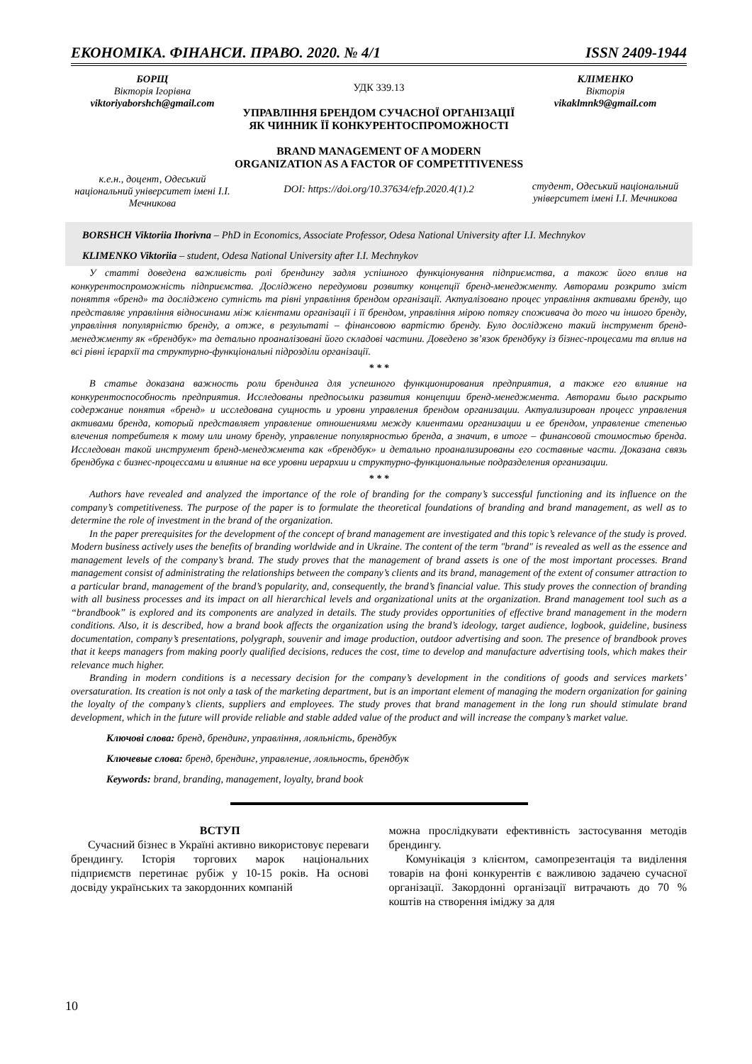ЕКОНОМІКА. ФІНАНСИ. ПРАВО. 2020. № 4/1 ISSN 2409-1944
БОРЩ
Вікторія Ігорівна
viktoriyaborshch@gmail.com
к.е.н., доцент, Одеський національний університет імені І.І. Мечникова
УДК 339.13
УПРАВЛІННЯ БРЕНДОМ СУЧАСНОЇ ОРГАНІЗАЦІЇ ЯК ЧИННИК ЇЇ КОНКУРЕНТОСПРОМОЖНОСТІ
BRAND MANAGEMENT OF A MODERN ORGANIZATION AS A FACTOR OF COMPETITIVENESS
DOI: https://doi.org/10.37634/efp.2020.4(1).2
КЛІМЕНКО
Вікторія
vikaklmnk9@gmail.com
студент, Одеський національний університет імені І.І. Мечникова
BORSHCH Viktoriia Ihorivna – PhD in Economics, Associate Professor, Odesa National University after I.I. Mechnykov
KLIMENKO Viktoriia – student, Odesa National University after I.I. Mechnykov
У статті доведена важливість ролі брендингу задля успішного функціонування підприємства, а також його вплив на конкурентоспроможність підприємства. Досліджено передумови розвитку концепції бренд-менеджменту. Авторами розкрито зміст поняття «бренд» та досліджено сутність та рівні управління брендом організації. Актуалізовано процес управління активами бренду, що представляє управління відносинами між клієнтами організації і її брендом, управління мірою потягу споживача до того чи іншого бренду, управління популярністю бренду, а отже, в результаті – фінансовою вартістю бренду. Було досліджено такий інструмент бренд-менеджменту як «брендбук» та детально проаналізовані його складові частини. Доведено зв’язок брендбуку із бізнес-процесами та вплив на всі рівні ієрархії та структурно-функціональні підрозділи організації.
* * *
В статье доказана важность роли брендинга для успешного функционирования предприятия, а также его влияние на конкурентоспособность предприятия. Исследованы предпосылки развития концепции бренд-менеджмента. Авторами было раскрыто содержание понятия «бренд» и исследована сущность и уровни управления брендом организации. Актуализирован процесс управления активами бренда, который представляет управление отношениями между клиентами организации и ее брендом, управление степенью влечения потребителя к тому или иному бренду, управление популярностью бренда, а значит, в итоге – финансовой стоимостью бренда. Исследован такой инструмент бренд-менеджмента как «брендбук» и детально проанализированы его составные части. Доказана связь брендбука с бизнес-процессами и влияние на все уровни иерархии и структурно-функциональные подразделения организации.
* * *
Authors have revealed and analyzed the importance of the role of branding for the company’s successful functioning and its influence on the company’s competitiveness. The purpose of the paper is to formulate the theoretical foundations of branding and brand management, as well as to determine the role of investment in the brand of the organization.
In the paper prerequisites for the development of the concept of brand management are investigated and this topic’s relevance of the study is proved. Modern business actively uses the benefits of branding worldwide and in Ukraine. The content of the term "brand" is revealed as well as the essence and management levels of the company’s brand. The study proves that the management of brand assets is one of the most important processes. Brand management consist of administrating the relationships between the company’s clients and its brand, management of the extent of consumer attraction to a particular brand, management of the brand’s popularity, and, consequently, the brand’s financial value. This study proves the connection of branding with all business processes and its impact on all hierarchical levels and organizational units at the organization. Brand management tool such as a “brandbook” is explored and its components are analyzed in details. The study provides opportunities of effective brand management in the modern conditions. Also, it is described, how a brand book affects the organization using the brand’s ideology, target audience, logbook, guideline, business documentation, company’s presentations, polygraph, souvenir and image production, outdoor advertising and soon. The presence of brandbook proves that it keeps managers from making poorly qualified decisions, reduces the cost, time to develop and manufacture advertising tools, which makes their relevance much higher.
Branding in modern conditions is a necessary decision for the company’s development in the conditions of goods and services markets’ oversaturation. Its creation is not only a task of the marketing department, but is an important element of managing the modern organization for gaining the loyalty of the company’s clients, suppliers and employees. The study proves that brand management in the long run should stimulate brand development, which in the future will provide reliable and stable added value of the product and will increase the company’s market value.
Ключові слова: бренд, брендинг, управління, лояльність, брендбук
Ключевые слова: бренд, брендинг, управление, лояльность, брендбук
Keywords: brand, branding, management, loyalty, brand book
ВСТУП
Сучасний бізнес в Україні активно використовує переваги брендингу. Історія торгових марок національних підприємств перетинає рубіж у 10-15 років. На основі досвіду українських та закордонних компаній
можна прослідкувати ефективність застосування методів брендингу.
Комунікація з клієнтом, самопрезентація та виділення товарів на фоні конкурентів є важливою задачею сучасної організації. Закордонні організації витрачають до 70 % коштів на створення іміджу за для
10